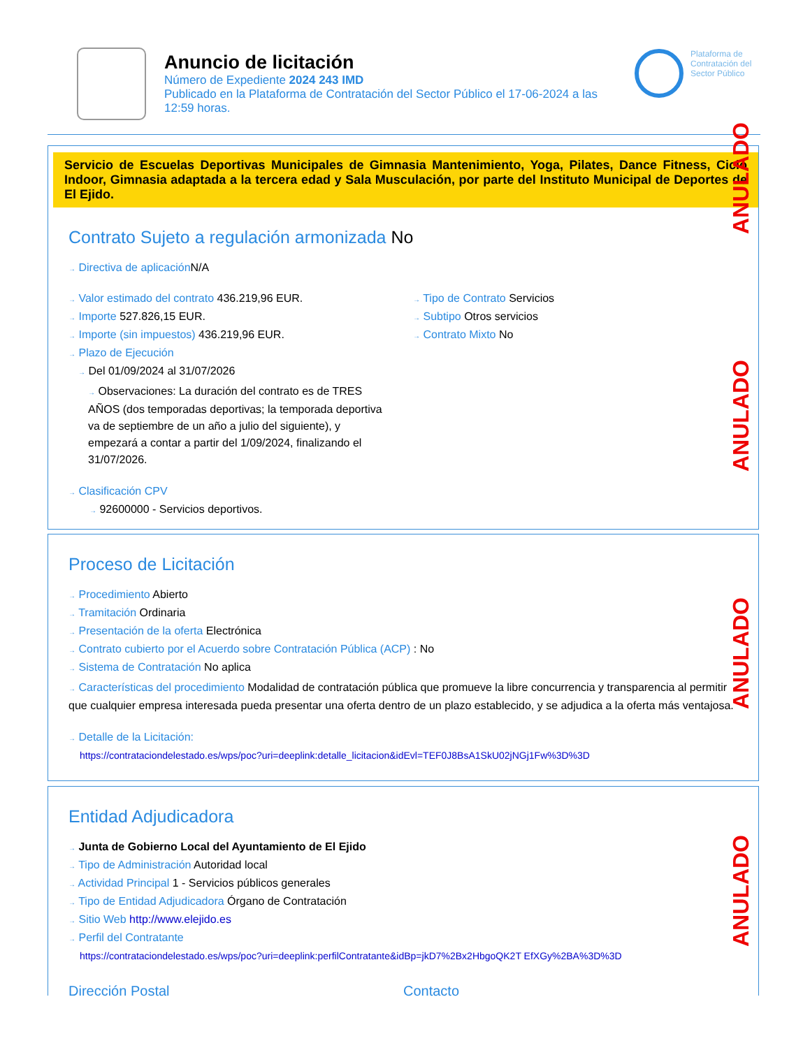Anuncio de licitación
Número de Expediente 2024 243 IMD
Publicado en la Plataforma de Contratación del Sector Público el 17-06-2024 a las 12:59 horas.
Plataforma de Contratación del Sector Público
Servicio de Escuelas Deportivas Municipales de Gimnasia Mantenimiento, Yoga, Pilates, Dance Fitness, Ciclo Indoor, Gimnasia adaptada a la tercera edad y Sala Musculación, por parte del Instituto Municipal de Deportes de El Ejido.
Contrato Sujeto a regulación armonizada No
→ Directiva de aplicación N/A
→ Valor estimado del contrato 436.219,96 EUR.
→ Importe 527.826,15 EUR.
→ Importe (sin impuestos) 436.219,96 EUR.
→ Plazo de Ejecución
→ Del 01/09/2024 al 31/07/2026
→ Observaciones: La duración del contrato es de TRES AÑOS (dos temporadas deportivas; la temporada deportiva va de septiembre de un año a julio del siguiente), y empezará a contar a partir del 1/09/2024, finalizando el 31/07/2026.
→ Clasificación CPV
→ 92600000 - Servicios deportivos.
→ Tipo de Contrato Servicios
→ Subtipo Otros servicios
→ Contrato Mixto No
Proceso de Licitación
→ Procedimiento Abierto
→ Tramitación Ordinaria
→ Presentación de la oferta Electrónica
→ Contrato cubierto por el Acuerdo sobre Contratación Pública (ACP) : No
→ Sistema de Contratación No aplica
→ Características del procedimiento Modalidad de contratación pública que promueve la libre concurrencia y transparencia al permitir que cualquier empresa interesada pueda presentar una oferta dentro de un plazo establecido, y se adjudica a la oferta más ventajosa.
→ Detalle de la Licitación:
https://contrataciondelestado.es/wps/poc?uri=deeplink:detalle_licitacion&idEvl=TEF0J8BsA1SkU02jNGj1Fw%3D%3D
Entidad Adjudicadora
→ Junta de Gobierno Local del Ayuntamiento de El Ejido
→ Tipo de Administración Autoridad local
→ Actividad Principal 1 - Servicios públicos generales
→ Tipo de Entidad Adjudicadora Órgano de Contratación
→ Sitio Web http://www.elejido.es
→ Perfil del Contratante
https://contrataciondelestado.es/wps/poc?uri=deeplink:perfilContratante&idBp=jkD7%2Bx2HbgoQK2T EfXGy%2BA%3D%3D
Dirección Postal Contacto
ANULADO
ANULADO
ANULADO
ANULADO